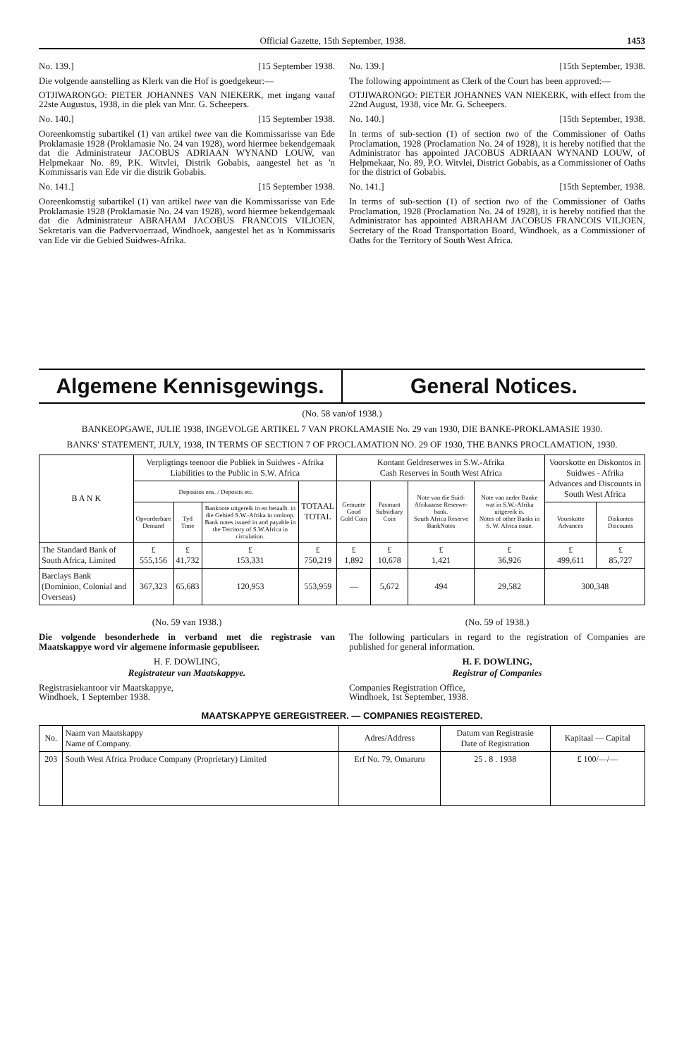Official Gazette, 15th September, 1938. 1453
No. 139.] [15 September 1938.
Die volgende aanstelling as Klerk van die Hof is goedgekeur:—
OTJIWARONGO: PIETER JOHANNES VAN NIEKERK, met ingang vanaf 22ste Augustus, 1938, in die plek van Mnr. G. Scheepers.
No. 140.] [15 September 1938.
Ooreenkomstig subartikel (1) van artikel twee van die Kommissarisse van Ede Proklamasie 1928 (Proklamasie No. 24 van 1928), word hiermee bekendgemaak dat die Administrateur JACOBUS ADRIAAN WYNAND LOUW, van Helpmekaar No. 89, P.K. Witvlei, Distrik Gobabis, aangestel het as 'n Kommissaris van Ede vir die distrik Gobabis.
No. 141.] [15 September 1938.
Ooreenkomstig subartikel (1) van artikel twee van die Kommissarisse van Ede Proklamasie 1928 (Proklamasie No. 24 van 1928), word hiermee bekendgemaak dat die Administrateur ABRAHAM JACOBUS FRANCOIS VILJOEN, Sekretaris van die Padvervoerraad, Windhoek, aangestel het as 'n Kommissaris van Ede vir die Gebied Suidwes-Afrika.
No. 139.] [15th September, 1938.
The following appointment as Clerk of the Court has been approved:—
OTJIWARONGO: PIETER JOHANNES VAN NIEKERK, with effect from the 22nd August, 1938, vice Mr. G. Scheepers.
No. 140.] [15th September, 1938.
In terms of sub-section (1) of section two of the Commissioner of Oaths Proclamation, 1928 (Proclamation No. 24 of 1928), it is hereby notified that the Administrator has appointed JACOBUS ADRIAAN WYNAND LOUW, of Helpmekaar, No. 89, P.O. Witvlei, District Gobabis, as a Commissioner of Oaths for the district of Gobabis.
No. 141.] [15th September, 1938.
In terms of sub-section (1) of section two of the Commissioner of Oaths Proclamation, 1928 (Proclamation No. 24 of 1928), it is hereby notified that the Administrator has appointed ABRAHAM JACOBUS FRANCOIS VILJOEN, Secretary of the Road Transportation Board, Windhoek, as a Commissioner of Oaths for the Territory of South West Africa.
Algemene Kennisgewings. General Notices.
(No. 58 van/of 1938.)
BANKEOPGAWE, JULIE 1938, INGEVOLGE ARTIKEL 7 VAN PROKLAMASIE No. 29 van 1930, DIE BANKE-PROKLAMASIE 1930.
BANKS' STATEMENT, JULY, 1938, IN TERMS OF SECTION 7 OF PROCLAMATION NO. 29 OF 1930, THE BANKS PROCLAMATION, 1930.
| B A N K | Verpligtings teenoor die Publiek in Suidwes - Afrika Liabilities to the Public in S.W. Africa | | | | Kontant Geldreserwes in S.W.-Afrika Cash Reserves in South West Africa | | | | Voorskotte en Diskontos in Suidwes - Afrika Advances and Discounts in South West Africa | |
| --- | --- | --- | --- | --- | --- | --- | --- | --- | --- | --- |
| | Depositos ens. / Deposits etc. | | | TOTAAL TOTAL | Gemunte Goud Gold Coin | Pasmunt Subsidiary Coin | Note van die Suid-Afrikaanse Reserwe-bank. South Africa Reserve BankNotes | Note van ander Banke wat in S.W.-Afrika uitgereik is. Notes of other Banks in S. W. Africa issue. | | |
| | Opvorderbare Demand | Tyd Time | Banknote uitgereik in en betaalb. in die Gebied S.W.-Afrika in omloop. Bank notes issued in and payable in the Territory of S.W.Africa in circulation. | | | | | | Voorskotte Advances | Diskontos Discounts |
| The Standard Bank of South Africa, Limited | £ 555,156 | £ 41,732 | £ 153,331 | £ 750,219 | £ 1,892 | £ 10,678 | £ 1,421 | £ 36,926 | £ 499,611 | £ 85,727 |
| Barclays Bank (Dominion, Colonial and Overseas) | 367,323 | 65,683 | 120,953 | 553,959 | — | 5,672 | 494 | 29,582 | 300,348 | |
(No. 59 van 1938.)
Die volgende besonderhede in verband met die registrasie van Maatskappye word vir algemene informasie gepubliseer.
H. F. DOWLING,
Registrateur van Maatskappye.
Registrasiekantoor vir Maatskappye,
Windhoek, 1 September 1938.
(No. 59 of 1938.)
The following particulars in regard to the registration of Companies are published for general information.
H. F. DOWLING,
Registrar of Companies
Companies Registration Office,
Windhoek, 1st September, 1938.
MAATSKAPPYE GEREGISTREER. — COMPANIES REGISTERED.
| No. | Naam van Maatskappy Name of Company. | Adres/Address | Datum van Registrasie Date of Registration | Kapitaal — Capital |
| --- | --- | --- | --- | --- |
| 203 | South West Africa Produce Company (Proprietary) Limited | Erf No. 79, Omaruru | 25 . 8 . 1938 | £ 100/—/— |